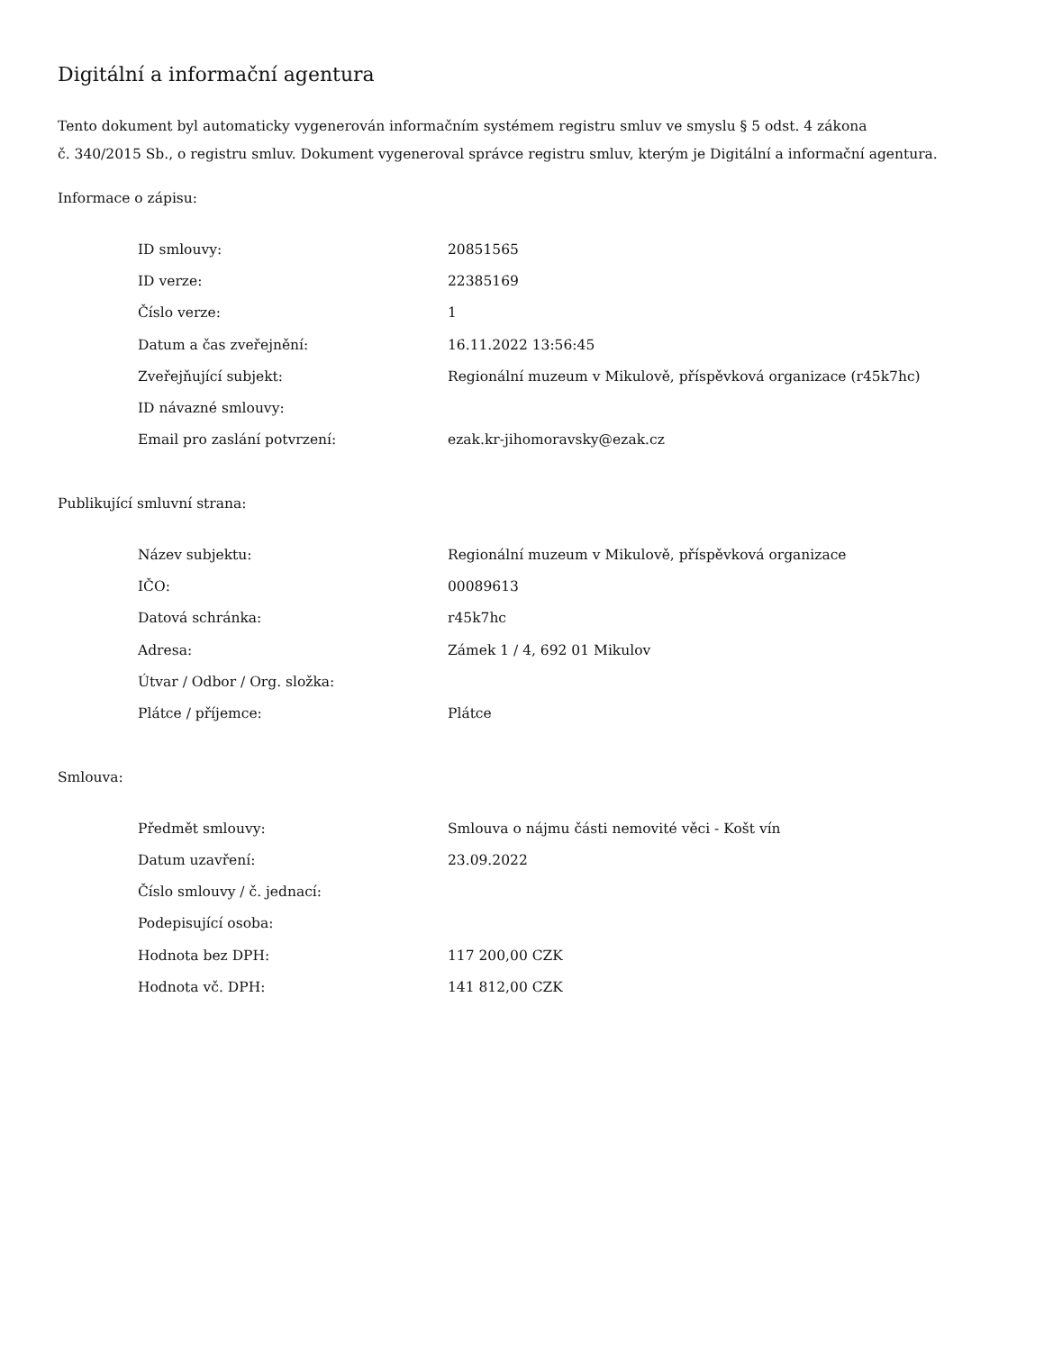Digitální a informační agentura
Tento dokument byl automaticky vygenerován informačním systémem registru smluv ve smyslu § 5 odst. 4 zákona
č. 340/2015 Sb., o registru smluv. Dokument vygeneroval správce registru smluv, kterým je Digitální a informační agentura.
Informace o zápisu:
| ID smlouvy: | 20851565 |
| ID verze: | 22385169 |
| Číslo verze: | 1 |
| Datum a čas zveřejnění: | 16.11.2022 13:56:45 |
| Zveřejňující subjekt: | Regionální muzeum v Mikulově, příspěvková organizace (r45k7hc) |
| ID návazné smlouvy: | |
| Email pro zaslání potvrzení: | ezak.kr-jihomoravsky@ezak.cz |
Publikující smluvní strana:
| Název subjektu: | Regionální muzeum v Mikulově, příspěvková organizace |
| IČO: | 00089613 |
| Datová schránka: | r45k7hc |
| Adresa: | Zámek 1 / 4, 692 01 Mikulov |
| Útvar / Odbor / Org. složka: | |
| Plátce / příjemce: | Plátce |
Smlouva:
| Předmět smlouvy: | Smlouva o nájmu části nemovité věci - Košt vín |
| Datum uzavření: | 23.09.2022 |
| Číslo smlouvy / č. jednací: | |
| Podepisující osoba: | |
| Hodnota bez DPH: | 117 200,00 CZK |
| Hodnota vč. DPH: | 141 812,00 CZK |